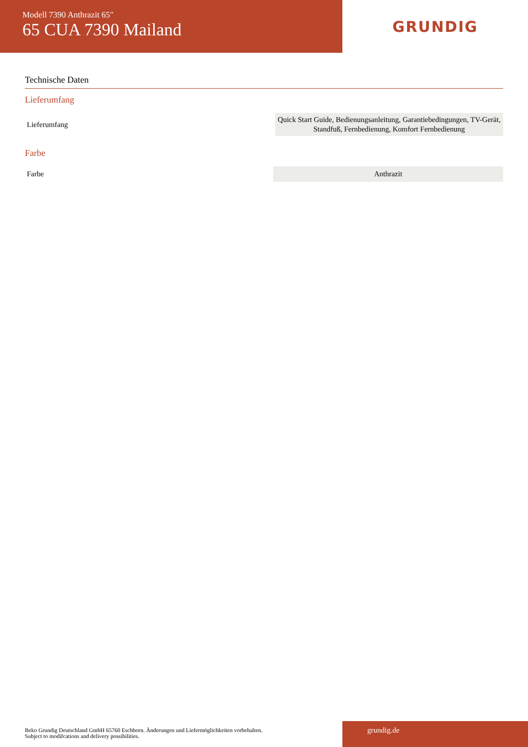Modell 7390 Anthrazit 65"
65 CUA 7390 Mailand
GRUNDIG
Technische Daten
Lieferumfang
| Lieferumfang | Quick Start Guide, Bedienungsanleitung, Garantiebedingungen, TV-Gerät, Standfuß, Fernbedienung, Komfort Fernbedienung |
Farbe
| Farbe | Anthrazit |
Beko Grundig Deutschland GmbH 65760 Eschborn. Änderungen und Liefermöglichkeiten vorbehalten.
Subject to modifcations and delivery possibilities.
grundig.de